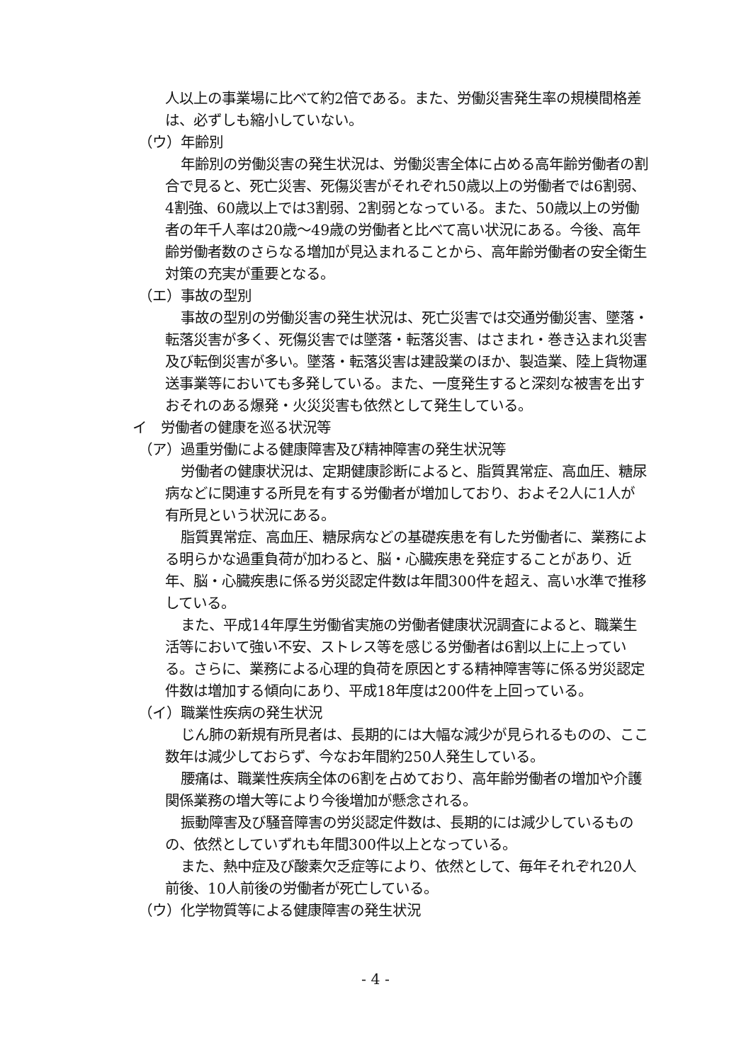人以上の事業場に比べて約2倍である。また、労働災害発生率の規模間格差は、必ずしも縮小していない。
（ウ）年齢別
年齢別の労働災害の発生状況は、労働災害全体に占める高年齢労働者の割合で見ると、死亡災害、死傷災害がそれぞれ50歳以上の労働者では6割弱、4割強、60歳以上では3割弱、2割弱となっている。また、50歳以上の労働者の年千人率は20歳〜49歳の労働者と比べて高い状況にある。今後、高年齢労働者数のさらなる増加が見込まれることから、高年齢労働者の安全衛生対策の充実が重要となる。
（エ）事故の型別
事故の型別の労働災害の発生状況は、死亡災害では交通労働災害、墜落・転落災害が多く、死傷災害では墜落・転落災害、はさまれ・巻き込まれ災害及び転倒災害が多い。墜落・転落災害は建設業のほか、製造業、陸上貨物運送事業等においても多発している。また、一度発生すると深刻な被害を出すおそれのある爆発・火災災害も依然として発生している。
イ　労働者の健康を巡る状況等
（ア）過重労働による健康障害及び精神障害の発生状況等
労働者の健康状況は、定期健康診断によると、脂質異常症、高血圧、糖尿病などに関連する所見を有する労働者が増加しており、およそ2人に1人が有所見という状況にある。
脂質異常症、高血圧、糖尿病などの基礎疾患を有した労働者に、業務による明らかな過重負荷が加わると、脳・心臓疾患を発症することがあり、近年、脳・心臓疾患に係る労災認定件数は年間300件を超え、高い水準で推移している。
また、平成14年厚生労働省実施の労働者健康状況調査によると、職業生活等において強い不安、ストレス等を感じる労働者は6割以上に上っている。さらに、業務による心理的負荷を原因とする精神障害等に係る労災認定件数は増加する傾向にあり、平成18年度は200件を上回っている。
（イ）職業性疾病の発生状況
じん肺の新規有所見者は、長期的には大幅な減少が見られるものの、ここ数年は減少しておらず、今なお年間約250人発生している。
腰痛は、職業性疾病全体の6割を占めており、高年齢労働者の増加や介護関係業務の増大等により今後増加が懸念される。
振動障害及び騒音障害の労災認定件数は、長期的には減少しているものの、依然としていずれも年間300件以上となっている。
また、熱中症及び酸素欠乏症等により、依然として、毎年それぞれ20人前後、10人前後の労働者が死亡している。
（ウ）化学物質等による健康障害の発生状況
- 4 -